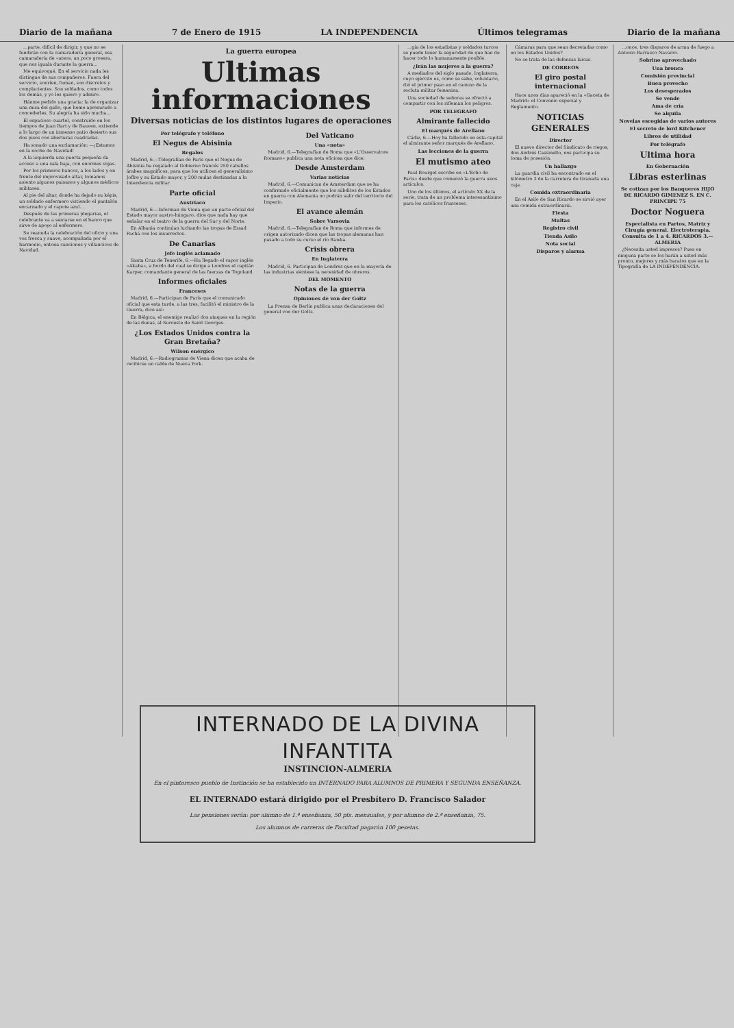Diario de la mañana 7 de Enero de 1915 LA INDEPENDENCIA Últimos telegramas Diario de la mañana
...parte, difícil de dirigir, y que no se fundirán con la camaradería general, esa camaradería de «ateos, un poco grosera, que nos iguala durante la guerra...
Me equivoqué. En el servicio nada les distingue de sus compañeros. Fuera del servicio, sonríen, fuman, son discretos y complacientes. Son soldados, como todos los demás, y yo les quiero y admiro.
Hánme pedido una gracia: la de organizar una misa del gallo, que heme apresurado a concederles. Su alegría ha sido mucha...
El espacioso cuartel, construido en los tiempos de Juan Bart y de Bauven, extiende a lo largo de un inmenso patio desierto sus dos pisos con aberturas cuadradas.
Ha sonado una exclamación: —¡Estamos en la noche de Navidad!
A la izquierda una puerta pequeña da acceso a una sala baja, con enormes vigas.
Por los primeros bancos, a los lados y en frente del improvisado altar, tomamos asiento algunos paisanos y algunos médicos militares.
Al pie del altar, donde ha dejado su képis, un soldado enfermero vistiendo el pantalón encarnado y el capote azul...
Después de las primeras plegarias, el celebrante va a sentarse en el banco que sirve de apoyo al enfermero.
Se reanuda la celebración del oficio y una voz fresca y suave, acompañada por el harmonio, entona canciones y villancicos de Navidad.
La guerra europea
Ultimas informaciones
Diversas noticias de los distintos lugares de operaciones
Por telégrafo y teléfono
El Negus de Abisinia
Regalos
Madrid, 6.—Telegrafían de París que el Negus de Abisinia ha regalado al Gobierno francés 250 caballos árabes magníficos, para que los utilicen el generalísimo Joffre y su Estado mayor, y 200 mulas destinadas a la Intendencia militar.
Parte oficial
Austriaco
Madrid, 6.—Informan de Viena que un parte oficial del Estado mayor austro-húngaro, dice que nada hay que señalar en el teatro de la guerra del Sur y del Norte.
En Albania continúan luchando las tropas de Essad Pachá con los insurrectos.
De Canarias
Jefe inglés aclamado
Santa Cruz de Tenerife, 6.—Ha llegado el vapor inglés «Akaba», a bordo del cual se dirige a Londres el capitán Karper, comandante general de las fuerzas de Togoland.
Informes oficiales
Franceses
Madrid, 6.—Participan de París que el comunicado oficial que esta tarde, a las tres, facilitó el ministro de la Guerra, dice así:
En Bélgica, el enemigo realizó dos ataques en la región de las dunas, al Suroeste de Saint Georges.
¿Los Estados Unidos contra la Gran Bretaña?
Wilson enérgico
Madrid, 6.—Radiogramas de Viena dicen que acaba de recibirse un cable de Nueva York.
Del Vaticano
Una «nota»
Madrid, 6.—Telegrafían de Roma que «L'Osservatore Romano» publica una nota oficiosa que dice:
Desde Amsterdam
Varias noticias
Madrid, 6.—Comunican de Amsterdam que se ha confirmado oficialmente que los súbditos de los Estados en guerra con Alemania no podrán salir del territorio del Imperio.
El avance alemán
Sobre Varsovia
Madrid, 6.—Telegrafían de Roma que informes de origen autorizado dicen que las tropas alemanas han pasado a todo su curso el río Rawka.
Crisis obrera
En Inglaterra
Madrid, 6. Participan de Londres que en la mayoría de las industrias siéntese la necesidad de obreros.
DEL MOMENTO
Notas de la guerra
Opiniones de von der Goltz
La Prensa de Berlín publica unas declaraciones del general von der Goltz.
...gía de los estadistas y soldados turcos se puede tener la seguridad de que han de hacer todo lo humanamente posible.
¿Irán las mujeres a la guerra?
A mediados del siglo pasado, Inglaterra, cuyo ejército es, como se sabe, voluntario, dió el primer paso en el camino de la recluta militar femenina.
Una sociedad de señoras se ofreció a compartir con los rifleman los peligros.
POR TELEGRAFO
Almirante fallecido
El marqués de Arellano
Cádiz, 6.—Hoy ha fallecido en esta capital el almirante señor marqués de Arellano.
Las lecciones de la guerra
El mutismo ateo
Paul Bourget escribe en «L'Echo de Paris» desde que comenzó la guerra unos artículos.
Uno de los últimos, el artículo XX de la serie, trata de un problema interesantísimo para los católicos franceses.
Cámaras para que sean decretadas como en los Estados Unidos?
No se trata de las defensas laicas.
DE CORREOS
El giro postal internacional
Hace unos días apareció en la «Gaceta de Madrid» el Convenio especial y Reglamento.
NOTICIAS GENERALES
Director
El nuevo director del Sindicato de riegos, don Andrés Cassinello, nos participa su toma de posesión.
Un hallazgo
La guardia civil ha encontrado en el kilómetro 3 de la carretera de Granada una caja.
Comida extraordinaria
En el Asilo de San Ricardo se sirvió ayer una comida extraordinaria.
Fiesta
Multas
Registro civil
Tienda Asilo
Nota social
Disparos y alarma
...once, tres disparos de arma de fuego a Antonio Barrasco Navarro.
Sobrino aprovechado
Una bronca
Comisión provincial
Buen provecho
Los desesperados
Se vende
Ama de cría
Se alquila
Novelas escogidas de varios autores
El secreto de lord Kitchener
Libros de utilidad
Por telégrafo
Ultima hora
En Gobernación
Libras esterlinas
Se cotizan por los Banqueros HIJO DE RICARDO GIMENEZ S. EN C. PRINCIPE 75
Doctor Noguera
Especialista en Partos, Matriz y Cirugía general. Electroterapia. Consulta de 1 a 4. RICARDOS 3.—ALMERIA
¿Necesita usted impresos? Pues en ninguna parte se los harán a usted más pronto, mejores y más baratos que en la Tipografía de LA INDEPENDENCIA.
INTERNADO DE LA DIVINA INFANTITA
INSTINCION-ALMERIA
En el pintoresco pueblo de Instinción se ha establecido un INTERNADO PARA ALUMNOS DE PRIMERA Y SEGUNDA ENSEÑANZA.
EL INTERNADO estará dirigido por el Presbítero D. Francisco Salador
Las pensiones serán: por alumno de 1.ª enseñanza, 50 pts. mensuales, y por alumno de 2.ª enseñanza, 75.
Los alumnos de carreras de Facultad pagarán 100 pesetas.